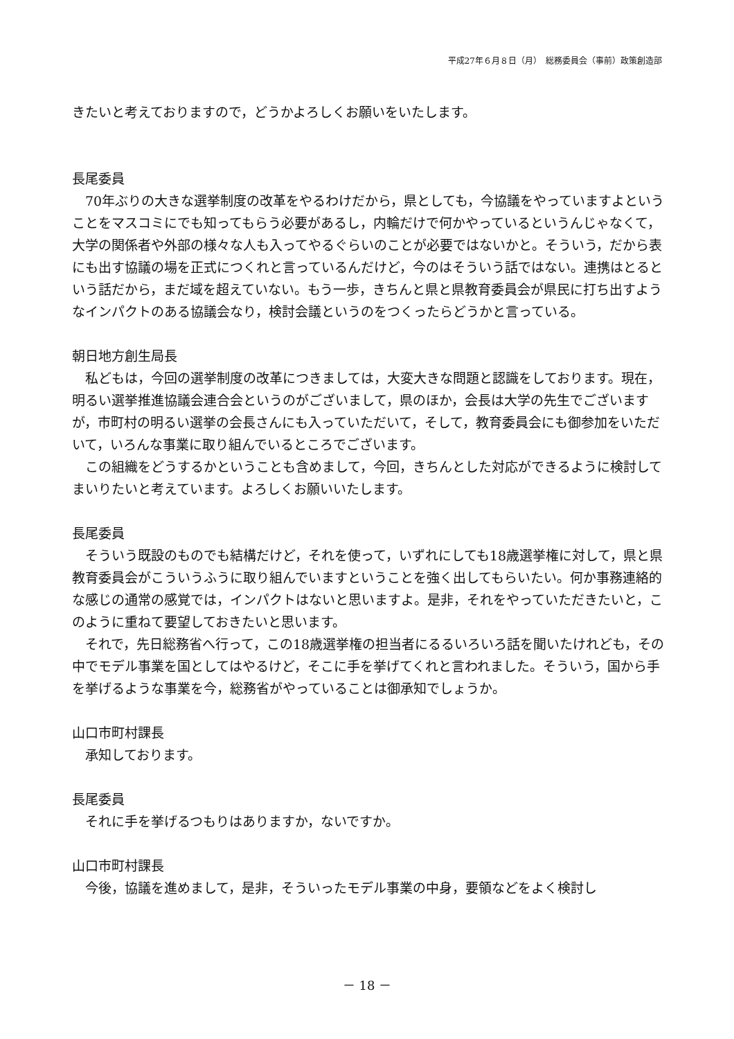平成27年６月８日（月）　総務委員会（事前）政策創造部
きたいと考えておりますので，どうかよろしくお願いをいたします。
長尾委員
70年ぶりの大きな選挙制度の改革をやるわけだから，県としても，今協議をやっていますよということをマスコミにでも知ってもらう必要があるし，内輪だけで何かやっているというんじゃなくて，大学の関係者や外部の様々な人も入ってやるぐらいのことが必要ではないかと。そういう，だから表にも出す協議の場を正式につくれと言っているんだけど，今のはそういう話ではない。連携はとるという話だから，まだ域を超えていない。もう一歩，きちんと県と県教育委員会が県民に打ち出すようなインパクトのある協議会なり，検討会議というのをつくったらどうかと言っている。
朝日地方創生局長
私どもは，今回の選挙制度の改革につきましては，大変大きな問題と認識をしております。現在，明るい選挙推進協議会連合会というのがございまして，県のほか，会長は大学の先生でございますが，市町村の明るい選挙の会長さんにも入っていただいて，そして，教育委員会にも御参加をいただいて，いろんな事業に取り組んでいるところでございます。
この組織をどうするかということも含めまして，今回，きちんとした対応ができるように検討してまいりたいと考えています。よろしくお願いいたします。
長尾委員
そういう既設のものでも結構だけど，それを使って，いずれにしても18歳選挙権に対して，県と県教育委員会がこういうふうに取り組んでいますということを強く出してもらいたい。何か事務連絡的な感じの通常の感覚では，インパクトはないと思いますよ。是非，それをやっていただきたいと，このように重ねて要望しておきたいと思います。
それで，先日総務省へ行って，この18歳選挙権の担当者にるるいろいろ話を聞いたけれども，その中でモデル事業を国としてはやるけど，そこに手を挙げてくれと言われました。そういう，国から手を挙げるような事業を今，総務省がやっていることは御承知でしょうか。
山口市町村課長
承知しております。
長尾委員
それに手を挙げるつもりはありますか，ないですか。
山口市町村課長
今後，協議を進めまして，是非，そういったモデル事業の中身，要領などをよく検討し
－ 18 －